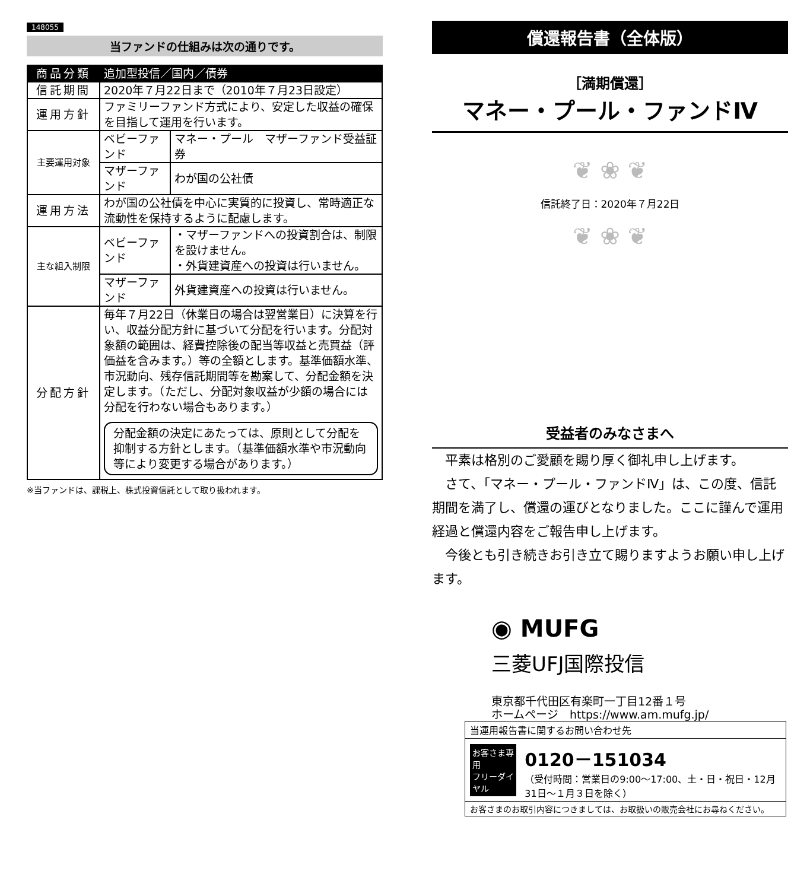148055
当ファンドの仕組みは次の通りです。
| 商品分類 | 追加型投信／国内／債券 | |
| 信託期間 | 2020年７月22日まで（2010年７月23日設定） | |
| 運用方針 | ファミリーファンド方式により、安定した収益の確保を目指して運用を行います。 | |
| 主要運用対象 | ベビーファンド | マネー・プール マザーファンド受益証券 |
| | マザーファンド | わが国の公社債 |
| 運用方法 | わが国の公社債を中心に実質的に投資し、常時適正な流動性を保持するように配慮します。 | |
| 主な組入制限 | ベビーファンド | ・マザーファンドへの投資割合は、制限を設けません。 ・外貨建資産への投資は行いません。 |
| | マザーファンド | 外貨建資産への投資は行いません。 |
| 分配方針 | 毎年７月22日（休業日の場合は翌営業日）に決算を行い、収益分配方針に基づいて分配を行います。分配対象額の範囲は、経費控除後の配当等収益と売買益（評価益を含みます。）等の全額とします。基準価額水準、市況動向、残存信託期間等を勘案して、分配金額を決定します。（ただし、分配対象収益が少額の場合には分配を行わない場合もあります。） 分配金額の決定にあたっては、原則として分配を抑制する方針とします。（基準価額水準や市況動向等により変更する場合があります。） | |
※当ファンドは、課税上、株式投資信託として取り扱われます。
償還報告書（全体版）
［満期償還］
マネー・プール・ファンドⅣ
❦ ❀ ❦
信託終了日：2020年７月22日
❦ ❀ ❦
受益者のみなさまへ
平素は格別のご愛顧を賜り厚く御礼申し上げます。
さて、「マネー・プール・ファンドⅣ」は、この度、信託期間を満了し、償還の運びとなりました。ここに謹んで運用経過と償還内容をご報告申し上げます。
今後とも引き続きお引き立て賜りますようお願い申し上げます。
◉ MUFG
三菱UFJ国際投信
東京都千代田区有楽町一丁目12番１号
ホームページ　https://www.am.mufg.jp/
当運用報告書に関するお問い合わせ先
お客さま専用
フリーダイヤル 0120－151034
（受付時間：営業日の9:00～17:00、土・日・祝日・12月31日～１月３日を除く）
お客さまのお取引内容につきましては、お取扱いの販売会社にお尋ねください。